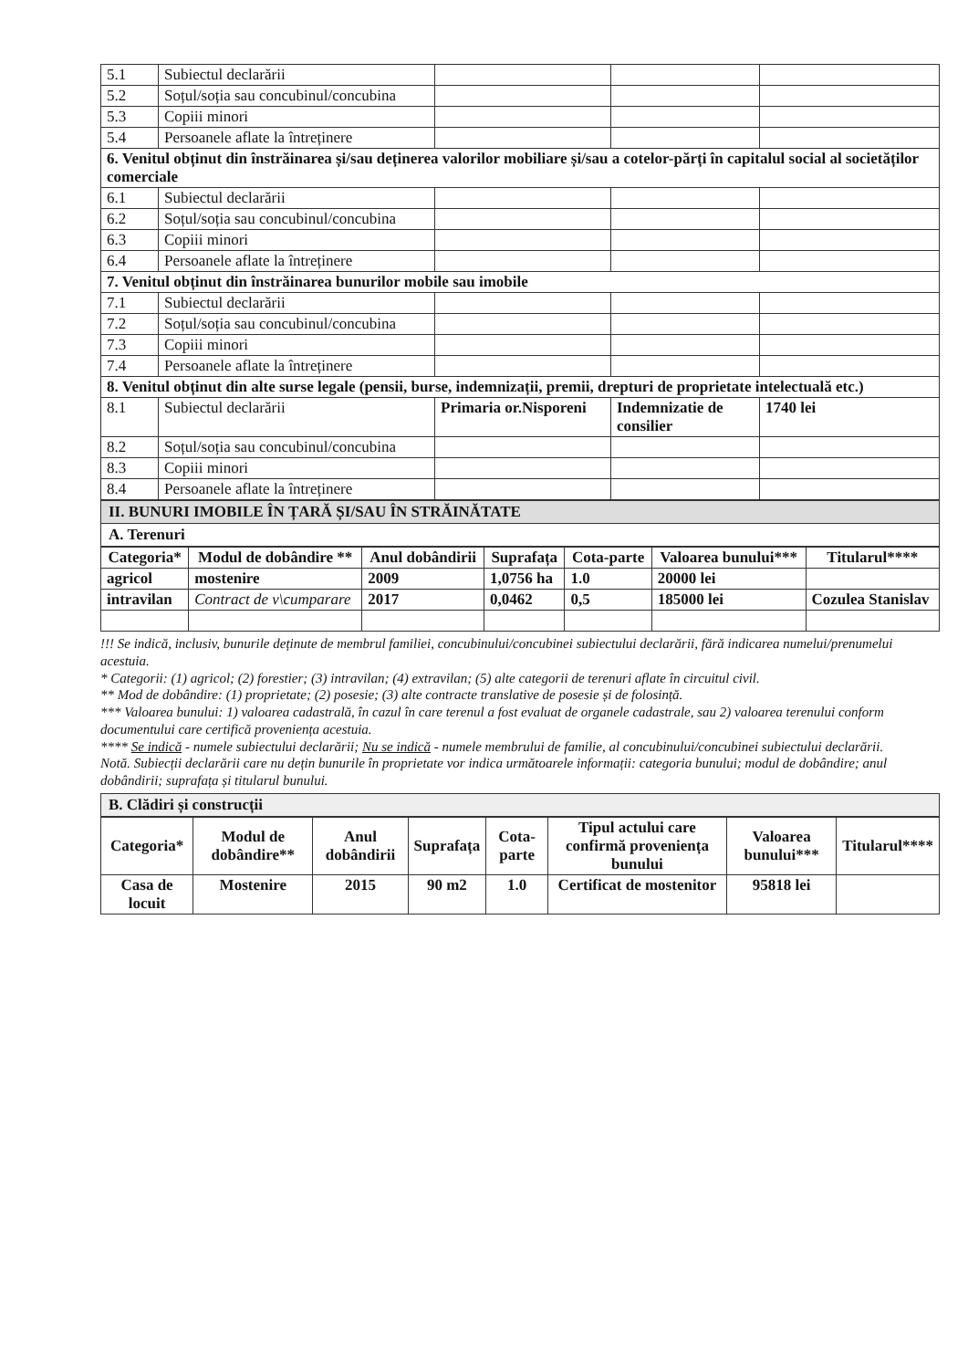| 5.1 | Subiectul declarării | | | |
| 5.2 | Soțul/soția sau concubinul/concubina | | | |
| 5.3 | Copiii minori | | | |
| 5.4 | Persoanele aflate la întreținere | | | |
| 6. Venitul obținut din înstrăinarea și/sau deținerea valorilor mobiliare și/sau a cotelor-părți în capitalul social al societăților comerciale | | | | |
| 6.1 | Subiectul declarării | | | |
| 6.2 | Soțul/soția sau concubinul/concubina | | | |
| 6.3 | Copiii minori | | | |
| 6.4 | Persoanele aflate la întreținere | | | |
| 7. Venitul obținut din înstrăinarea bunurilor mobile sau imobile | | | | |
| 7.1 | Subiectul declarării | | | |
| 7.2 | Soțul/soția sau concubinul/concubina | | | |
| 7.3 | Copiii minori | | | |
| 7.4 | Persoanele aflate la întreținere | | | |
| 8. Venitul obținut din alte surse legale (pensii, burse, indemnizații, premii, drepturi de proprietate intelectuală etc.) | | | | |
| 8.1 | Subiectul declarării | Primaria or.Nisporeni | Indemnizatie de consilier | 1740 lei |
| 8.2 | Soțul/soția sau concubinul/concubina | | | |
| 8.3 | Copiii minori | | | |
| 8.4 | Persoanele aflate la întreținere | | | |
II. BUNURI IMOBILE ÎN ȚARĂ ȘI/SAU ÎN STRĂINĂTATE
A. Terenuri
| Categoria* | Modul de dobândire ** | Anul dobândirii | Suprafața | Cota-parte | Valoarea bunului*** | Titularul**** |
| --- | --- | --- | --- | --- | --- | --- |
| agricol | mostenire | 2009 | 1,0756 ha | 1.0 | 20000 lei | |
| intravilan | Contract de v\cumparare | 2017 | 0,0462 | 0,5 | 185000 lei | Cozulea Stanislav |
!!! Se indică, inclusiv, bunurile deținute de membrul familiei, concubinului/concubinei subiectului declarării, fără indicarea numelui/prenumelui acestuia.
* Categorii: (1) agricol; (2) forestier; (3) intravilan; (4) extravilan; (5) alte categorii de terenuri aflate în circuitul civil.
** Mod de dobândire: (1) proprietate; (2) posesie; (3) alte contracte translative de posesie și de folosință.
*** Valoarea bunului: 1) valoarea cadastrală, în cazul în care terenul a fost evaluat de organele cadastrale, sau 2) valoarea terenului conform documentului care certifică proveniența acestuia.
**** Se indică - numele subiectului declarării; Nu se indică - numele membrului de familie, al concubinului/concubinei subiectului declarării.
Notă. Subiecții declarării care nu dețin bunurile în proprietate vor indica următoarele informații: categoria bunului; modul de dobândire; anul dobândirii; suprafața și titularul bunului.
B. Clădiri și construcții
| Categoria* | Modul de dobândire** | Anul dobândirii | Suprafața | Cota-parte | Tipul actului care confirmă proveniența bunului | Valoarea bunului*** | Titularul**** |
| --- | --- | --- | --- | --- | --- | --- | --- |
| Casa de locuit | Mostenire | 2015 | 90 m2 | 1.0 | Certificat de mostenitor | 95818 lei | |